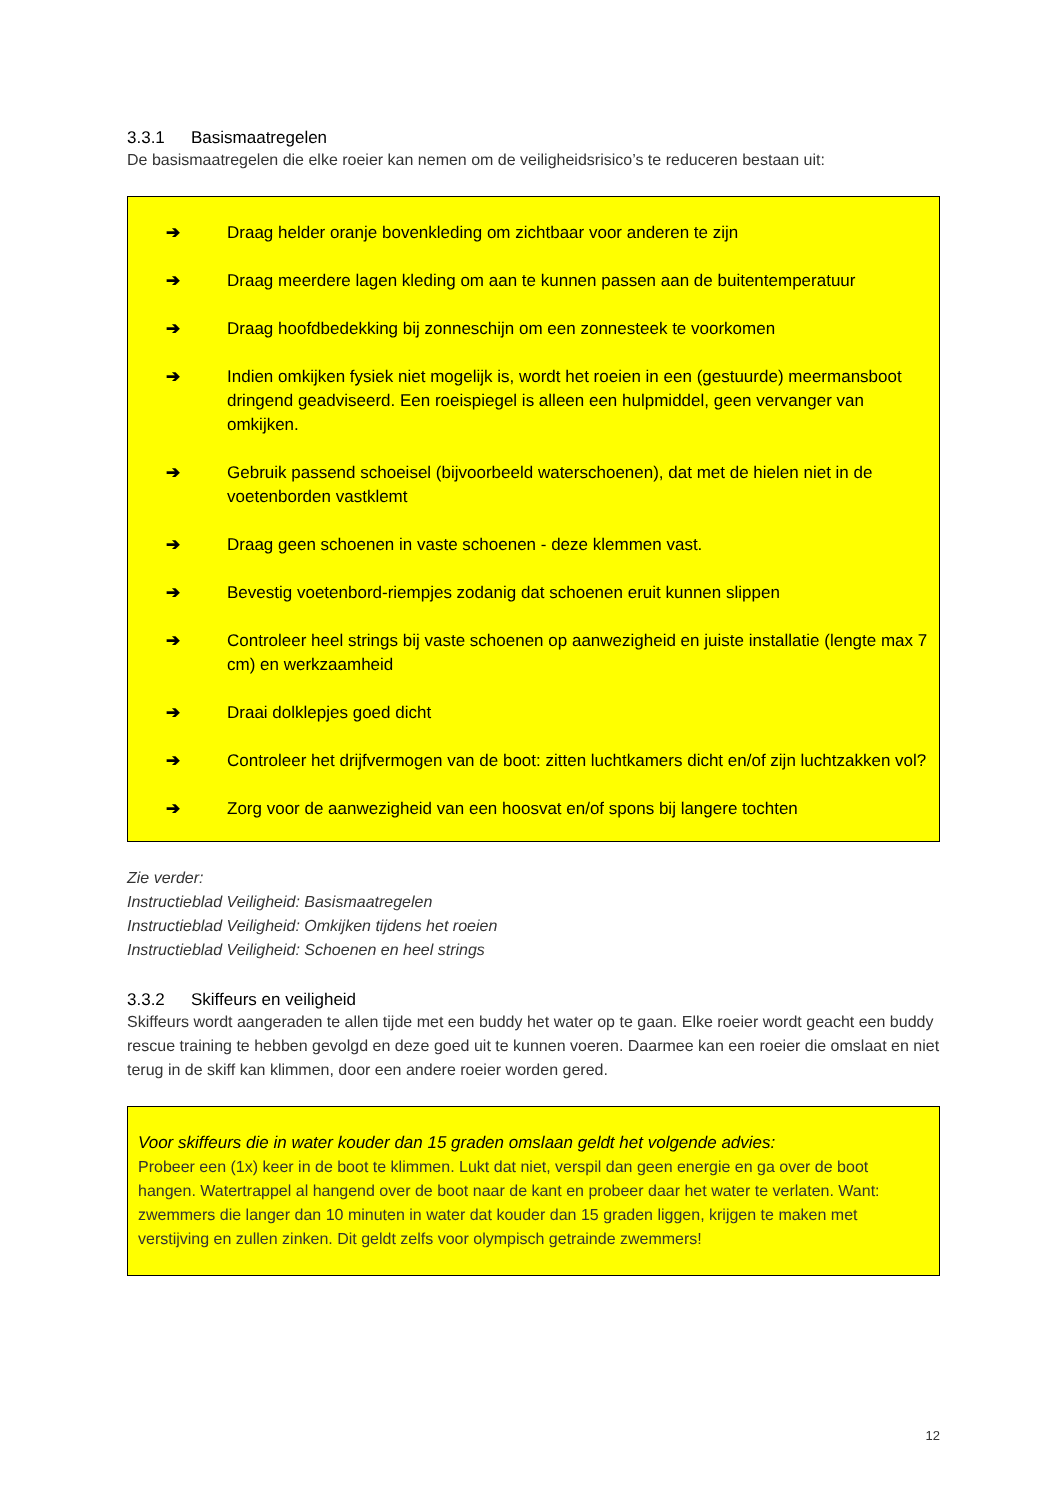3.3.1 Basismaatregelen
De basismaatregelen die elke roeier kan nemen om de veiligheidsrisico’s te reduceren bestaan uit:
➔ Draag helder oranje bovenkleding om zichtbaar voor anderen te zijn
➔ Draag meerdere lagen kleding om aan te kunnen passen aan de buitentemperatuur
➔ Draag hoofdbedekking bij zonneschijn om een zonnesteek te voorkomen
➔ Indien omkijken fysiek niet mogelijk is, wordt het roeien in een (gestuurde) meermansboot dringend geadviseerd. Een roeispiegel is alleen een hulpmiddel, geen vervanger van omkijken.
➔ Gebruik passend schoeisel (bijvoorbeeld waterschoenen), dat met de hielen niet in de voetenborden vastklemt
➔ Draag geen schoenen in vaste schoenen - deze klemmen vast.
➔ Bevestig voetenbord-riempjes zodanig dat schoenen eruit kunnen slippen
➔ Controleer heel strings bij vaste schoenen op aanwezigheid en juiste installatie (lengte max 7 cm) en werkzaamheid
➔ Draai dolklepjes goed dicht
➔ Controleer het drijfvermogen van de boot: zitten luchtkamers dicht en/of zijn luchtzakken vol?
➔ Zorg voor de aanwezigheid van een hoosvat en/of spons bij langere tochten
Zie verder:
Instructieblad Veiligheid: Basismaatregelen
Instructieblad Veiligheid: Omkijken tijdens het roeien
Instructieblad Veiligheid: Schoenen en heel strings
3.3.2 Skiffeurs en veiligheid
Skiffeurs wordt aangeraden te allen tijde met een buddy het water op te gaan. Elke roeier wordt geacht een buddy rescue training te hebben gevolgd en deze goed uit te kunnen voeren. Daarmee kan een roeier die omslaat en niet terug in de skiff kan klimmen, door een andere roeier worden gered.
Voor skiffeurs die in water kouder dan 15 graden omslaan geldt het volgende advies:
Probeer een (1x) keer in de boot te klimmen. Lukt dat niet, verspil dan geen energie en ga over de boot hangen. Watertrappel al hangend over de boot naar de kant en probeer daar het water te verlaten. Want: zwemmers die langer dan 10 minuten in water dat kouder dan 15 graden liggen, krijgen te maken met verstijving en zullen zinken. Dit geldt zelfs voor olympisch getrainde zwemmers!
12